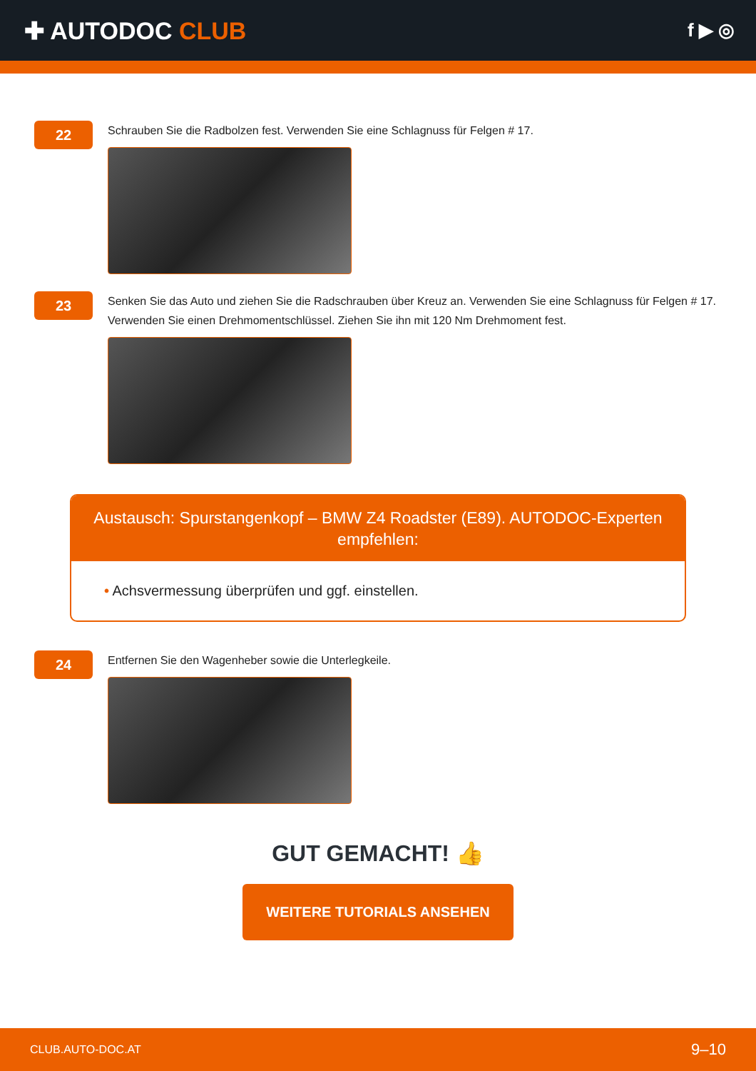✚ AUTODOC CLUB
f ▶ ◎
22
Schrauben Sie die Radbolzen fest. Verwenden Sie eine Schlagnuss für Felgen # 17.
23
Senken Sie das Auto und ziehen Sie die Radschrauben über Kreuz an. Verwenden Sie eine Schlagnuss für Felgen # 17. Verwenden Sie einen Drehmomentschlüssel. Ziehen Sie ihn mit 120 Nm Drehmoment fest.
Austausch: Spurstangenkopf – BMW Z4 Roadster (E89). AUTODOC-Experten empfehlen:
• Achsvermessung überprüfen und ggf. einstellen.
24
Entfernen Sie den Wagenheber sowie die Unterlegkeile.
GUT GEMACHT! 👍
WEITERE TUTORIALS ANSEHEN
CLUB.AUTO-DOC.AT 9–10